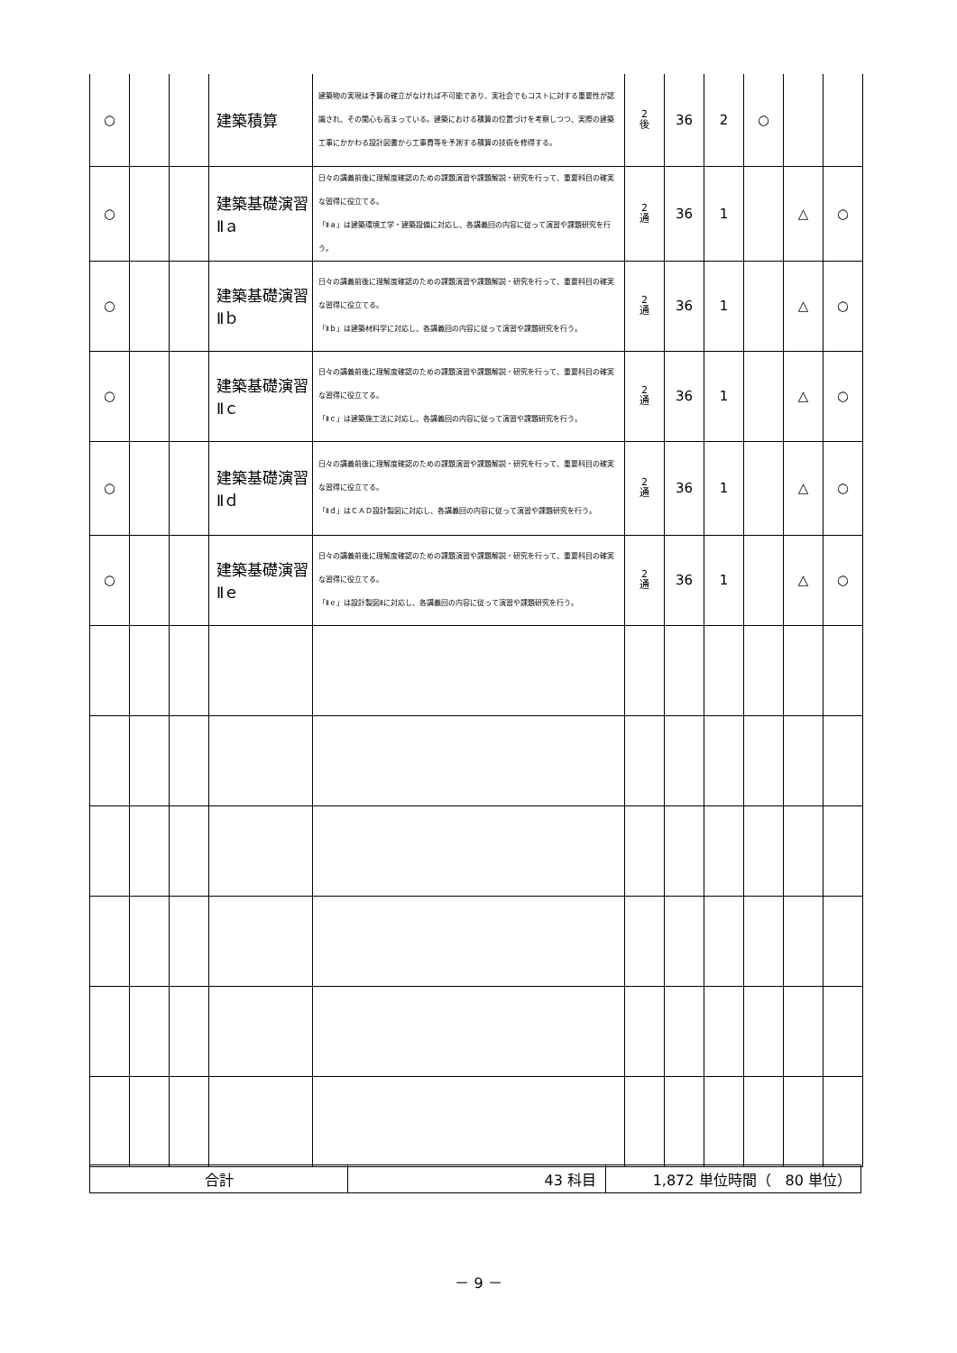| ○ | | | 建築積算 | 建築物の実現は予算の確立がなければ不可能であり、実社会でもコストに対する重要性が認識され、その関心も高まっている。建築における積算の位置づけを考察しつつ、実際の建築工事にかかわる設計図書から工事費等を予測する積算の技術を修得する。 | 2 後 | 36 | 2 | ○ | | |
| ○ | | | 建築基礎演習Ⅱａ | 日々の講義前後に理解度確認のための課題演習や課題解説・研究を行って、重要科目の確実な習得に役立てる。 「Ⅱａ」は建築環境工学・建築設備に対応し、各講義回の内容に従って演習や課題研究を行う。 | 2 通 | 36 | 1 | | △ | ○ |
| ○ | | | 建築基礎演習Ⅱｂ | 日々の講義前後に理解度確認のための課題演習や課題解説・研究を行って、重要科目の確実な習得に役立てる。 「Ⅱｂ」は建築材料学に対応し、各講義回の内容に従って演習や課題研究を行う。 | 2 通 | 36 | 1 | | △ | ○ |
| ○ | | | 建築基礎演習Ⅱｃ | 日々の講義前後に理解度確認のための課題演習や課題解説・研究を行って、重要科目の確実な習得に役立てる。 「Ⅱｃ」は建築施工法に対応し、各講義回の内容に従って演習や課題研究を行う。 | 2 通 | 36 | 1 | | △ | ○ |
| ○ | | | 建築基礎演習Ⅱｄ | 日々の講義前後に理解度確認のための課題演習や課題解説・研究を行って、重要科目の確実な習得に役立てる。 「Ⅱｄ」はＣＡＤ設計製図に対応し、各講義回の内容に従って演習や課題研究を行う。 | 2 通 | 36 | 1 | | △ | ○ |
| ○ | | | 建築基礎演習Ⅱｅ | 日々の講義前後に理解度確認のための課題演習や課題解説・研究を行って、重要科目の確実な習得に役立てる。 「Ⅱｅ」は設計製図Ⅱに対応し、各講義回の内容に従って演習や課題研究を行う。 | 2 通 | 36 | 1 | | △ | ○ |
| 合計 | 43 科目 | 1,872 単位時間（ 80 単位） |
－ 9 －